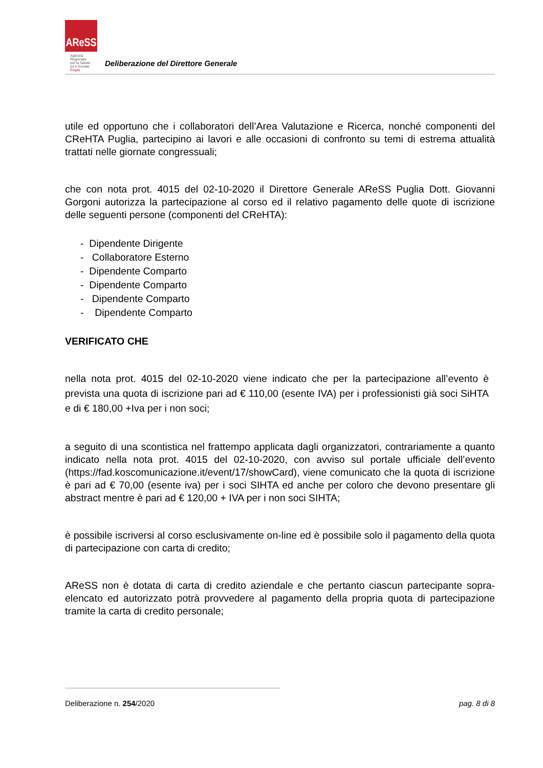AReSS
Agenzia
Regionale
per la Salute
ed il Sociale
Puglia
Deliberazione del Direttore Generale
utile ed opportuno che i collaboratori dell’Area Valutazione e Ricerca, nonché componenti del CReHTA Puglia, partecipino ai lavori e alle occasioni di confronto su temi di estrema attualità trattati nelle giornate congressuali;
che con nota prot. 4015 del 02-10-2020 il Direttore Generale AReSS Puglia Dott. Giovanni Gorgoni autorizza la partecipazione al corso ed il relativo pagamento delle quote di iscrizione delle seguenti persone (componenti del CReHTA):
- Dipendente Dirigente
- Collaboratore Esterno
- Dipendente Comparto
- Dipendente Comparto
- Dipendente Comparto
- Dipendente Comparto
VERIFICATO CHE
nella nota prot. 4015 del 02-10-2020 viene indicato che per la partecipazione all’evento è prevista una quota di iscrizione pari ad € 110,00 (esente IVA) per i professionisti già soci SiHTA e di € 180,00 +Iva per i non soci;
a seguito di una scontistica nel frattempo applicata dagli organizzatori, contrariamente a quanto indicato nella nota prot. 4015 del 02-10-2020, con avviso sul portale ufficiale dell’evento (https://fad.koscomunicazione.it/event/17/showCard), viene comunicato che la quota di iscrizione è pari ad € 70,00 (esente iva) per i soci SIHTA ed anche per coloro che devono presentare gli abstract mentre è pari ad € 120,00 + IVA per i non soci SIHTA;
è possibile iscriversi al corso esclusivamente on-line ed è possibile solo il pagamento della quota di partecipazione con carta di credito;
AReSS non è dotata di carta di credito aziendale e che pertanto ciascun partecipante sopra-elencato ed autorizzato potrà provvedere al pagamento della propria quota di partecipazione tramite la carta di credito personale;
Deliberazione n. 254/2020 pag. 8 di 8